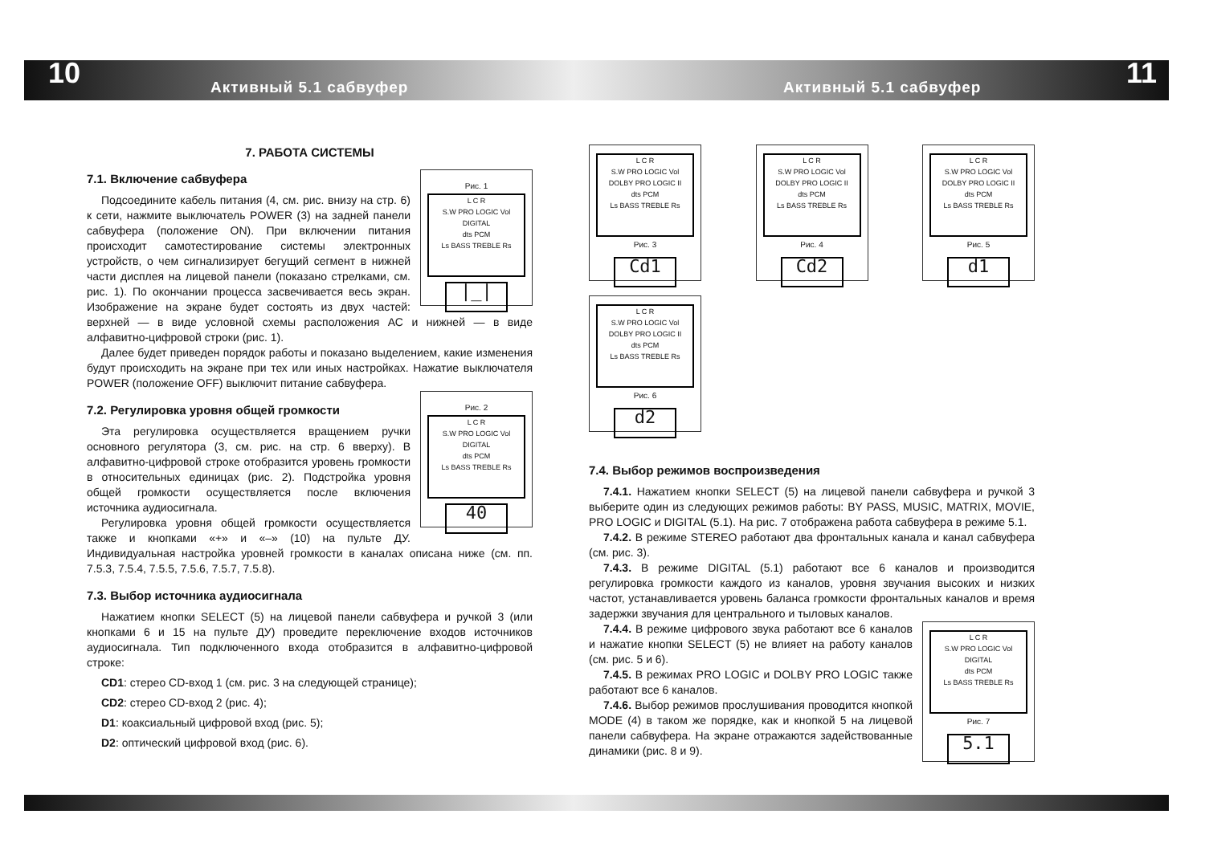10 Активный 5.1 сабвуфер Активный 5.1 сабвуфер 11
7. РАБОТА СИСТЕМЫ
Рис. 1
L C R
S.W PRO LOGIC Vol
DIGITAL
dts PCM
Ls BASS TREBLE Rs
|_|
7.1. Включение сабвуфера
Подсоедините кабель питания (4, см. рис. внизу на стр. 6) к сети, нажмите выключатель POWER (3) на задней панели сабвуфера (положение ON). При включении питания происходит самотестирование системы электронных устройств, о чем сигнализирует бегущий сегмент в нижней части дисплея на лицевой панели (показано стрелками, см. рис. 1). По окончании процесса засвечивается весь экран. Изображение на экране будет состоять из двух частей: верхней — в виде условной схемы расположения АС и нижней — в виде алфавитно-цифровой строки (рис. 1).
Далее будет приведен порядок работы и показано выделением, какие изменения будут происходить на экране при тех или иных настройках. Нажатие выключателя POWER (положение OFF) выключит питание сабвуфера.
Рис. 2
L C R
S.W PRO LOGIC Vol
DIGITAL
dts PCM
Ls BASS TREBLE Rs
40
7.2. Регулировка уровня общей громкости
Эта регулировка осуществляется вращением ручки основного регулятора (3, см. рис. на стр. 6 вверху). В алфавитно-цифровой строке отобразится уровень громкости в относительных единицах (рис. 2). Подстройка уровня общей громкости осуществляется после включения источника аудиосигнала.
Регулировка уровня общей громкости осуществляется также и кнопками «+» и «–» (10) на пульте ДУ. Индивидуальная настройка уровней громкости в каналах описана ниже (см. пп. 7.5.3, 7.5.4, 7.5.5, 7.5.6, 7.5.7, 7.5.8).
7.3. Выбор источника аудиосигнала
Нажатием кнопки SELECT (5) на лицевой панели сабвуфера и ручкой 3 (или кнопками 6 и 15 на пульте ДУ) проведите переключение входов источников аудиосигнала. Тип подключенного входа отобразится в алфавитно-цифровой строке:
CD1: стерео CD-вход 1 (см. рис. 3 на следующей странице);
CD2: стерео CD-вход 2 (рис. 4);
D1: коаксиальный цифровой вход (рис. 5);
D2: оптический цифровой вход (рис. 6).
L C R
S.W PRO LOGIC Vol
DOLBY PRO LOGIC II
dts PCM
Ls BASS TREBLE Rs
Рис. 3
Cd1
L C R
S.W PRO LOGIC Vol
DOLBY PRO LOGIC II
dts PCM
Ls BASS TREBLE Rs
Рис. 4
Cd2
L C R
S.W PRO LOGIC Vol
DOLBY PRO LOGIC II
dts PCM
Ls BASS TREBLE Rs
Рис. 5
d1
L C R
S.W PRO LOGIC Vol
DOLBY PRO LOGIC II
dts PCM
Ls BASS TREBLE Rs
Рис. 6
d2
7.4. Выбор режимов воспроизведения
7.4.1. Нажатием кнопки SELECT (5) на лицевой панели сабвуфера и ручкой 3 выберите один из следующих режимов работы: BY PASS, MUSIC, MATRIX, MOVIE, PRO LOGIC и DIGITAL (5.1). На рис. 7 отображена работа сабвуфера в режиме 5.1.
7.4.2. В режиме STEREO работают два фронтальных канала и канал сабвуфера (см. рис. 3).
7.4.3. В режиме DIGITAL (5.1) работают все 6 каналов и производится регулировка громкости каждого из каналов, уровня звучания высоких и низких частот, устанавливается уровень баланса громкости фронтальных каналов и время задержки звучания для центрального и тыловых каналов.
L C R
S.W PRO LOGIC Vol
DIGITAL
dts PCM
Ls BASS TREBLE Rs
Рис. 7
5.1
7.4.4. В режиме цифрового звука работают все 6 каналов и нажатие кнопки SELECT (5) не влияет на работу каналов (см. рис. 5 и 6).
7.4.5. В режимах PRO LOGIC и DOLBY PRO LOGIC также работают все 6 каналов.
7.4.6. Выбор режимов прослушивания проводится кнопкой MODE (4) в таком же порядке, как и кнопкой 5 на лицевой панели сабвуфера. На экране отражаются задействованные динамики (рис. 8 и 9).